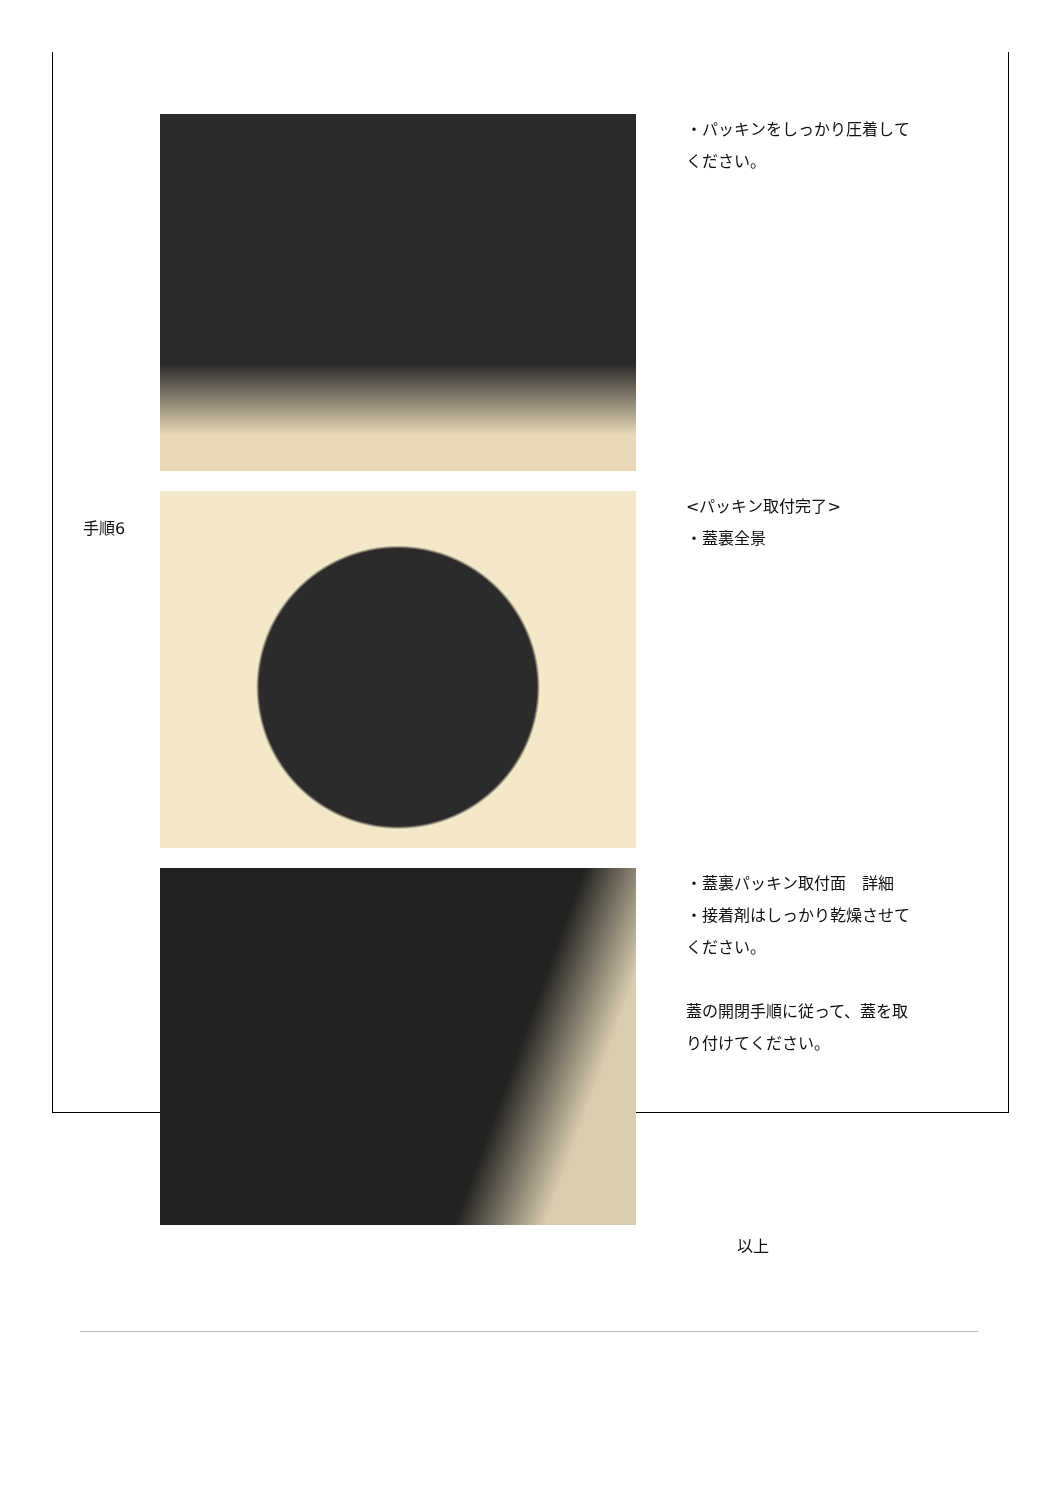・パッキンをしっかり圧着して
ください。
手順6
<パッキン取付完了>
・蓋裏全景
・蓋裏パッキン取付面　詳細
・接着剤はしっかり乾燥させて
ください。
蓋の開閉手順に従って、蓋を取
り付けてください。
以上